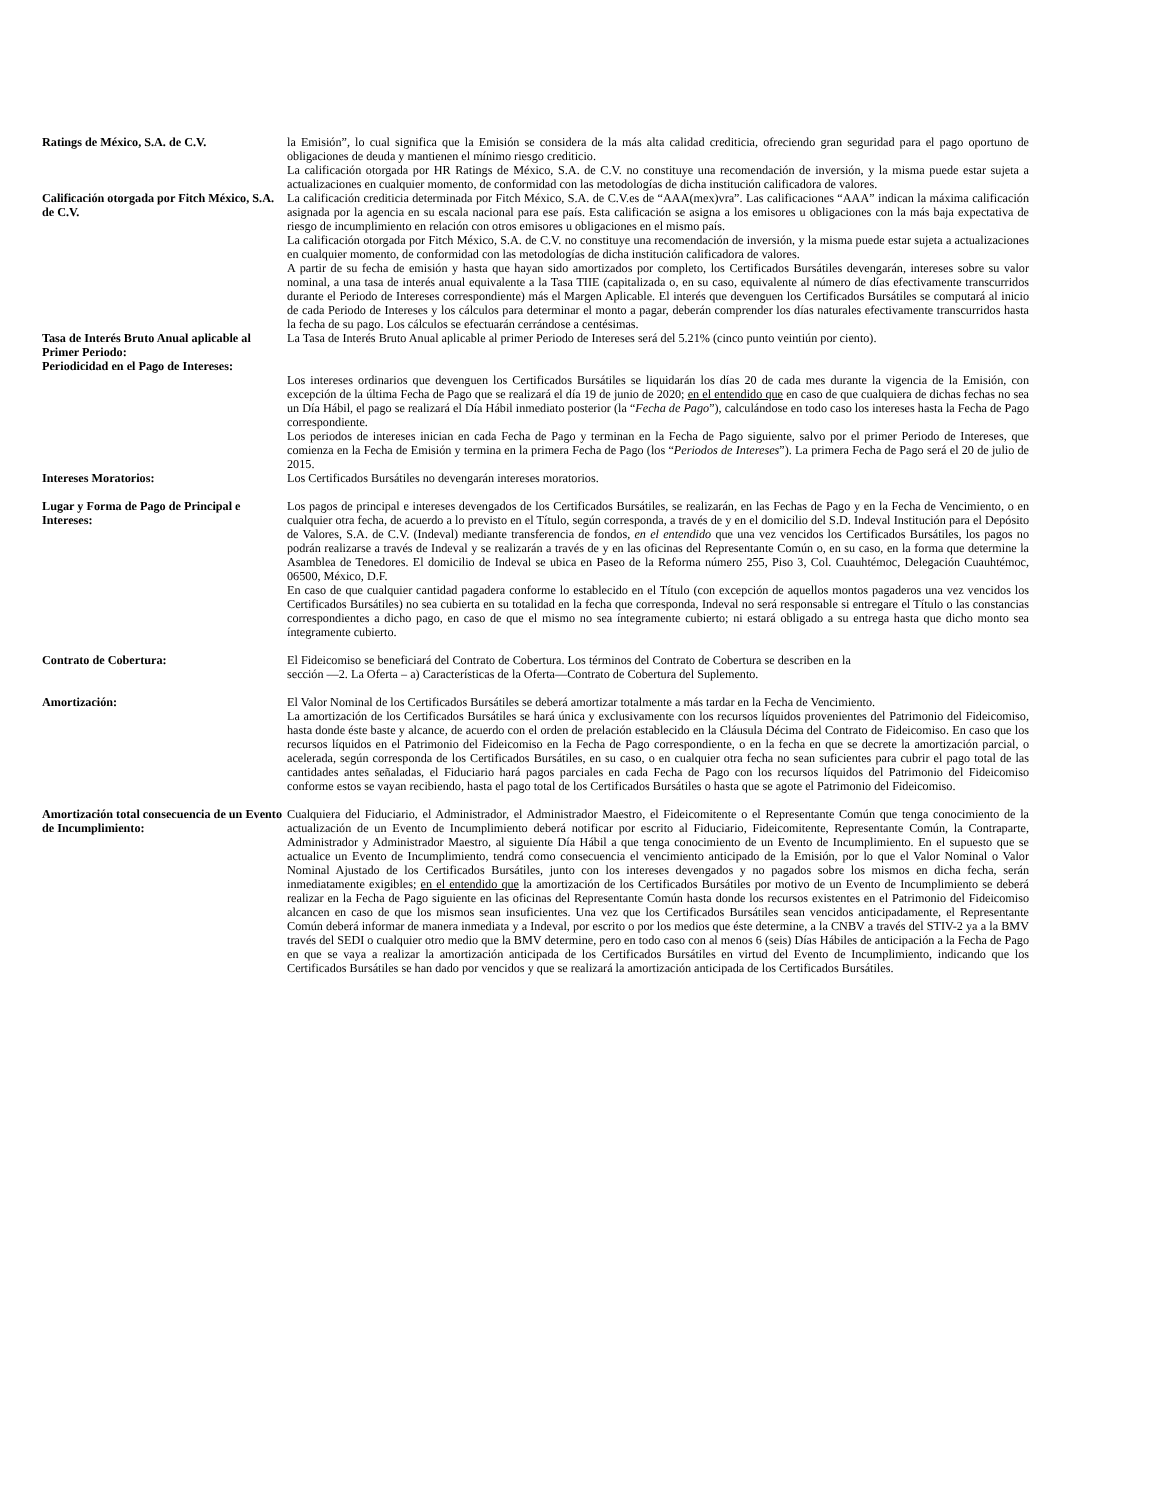Ratings de México, S.A. de C.V. la Emisión”, lo cual significa que la Emisión se considera de la más alta calidad crediticia, ofreciendo gran seguridad para el pago oportuno de obligaciones de deuda y mantienen el mínimo riesgo crediticio.
La calificación otorgada por HR Ratings de México, S.A. de C.V. no constituye una recomendación de inversión, y la misma puede estar sujeta a actualizaciones en cualquier momento, de conformidad con las metodologías de dicha institución calificadora de valores.
Calificación otorgada por Fitch México, S.A. de C.V.
La calificación crediticia determinada por Fitch México, S.A. de C.V.es de “AAA(mex)vra”. Las calificaciones “AAA” indican la máxima calificación asignada por la agencia en su escala nacional para ese país. Esta calificación se asigna a los emisores u obligaciones con la más baja expectativa de riesgo de incumplimiento en relación con otros emisores u obligaciones en el mismo país.
La calificación otorgada por Fitch México, S.A. de C.V. no constituye una recomendación de inversión, y la misma puede estar sujeta a actualizaciones en cualquier momento, de conformidad con las metodologías de dicha institución calificadora de valores.
A partir de su fecha de emisión y hasta que hayan sido amortizados por completo, los Certificados Bursátiles devengarán, intereses sobre su valor nominal, a una tasa de interés anual equivalente a la Tasa TIIE (capitalizada o, en su caso, equivalente al número de días efectivamente transcurridos durante el Periodo de Intereses correspondiente) más el Margen Aplicable. El interés que devenguen los Certificados Bursátiles se computará al inicio de cada Periodo de Intereses y los cálculos para determinar el monto a pagar, deberán comprender los días naturales efectivamente transcurridos hasta la fecha de su pago. Los cálculos se efectuarán cerrándose a centésimas.
Tasa de Interés Bruto Anual aplicable al Primer Periodo:
La Tasa de Interés Bruto Anual aplicable al primer Periodo de Intereses será del 5.21% (cinco punto veintiún por ciento).
Periodicidad en el Pago de Intereses:
Los intereses ordinarios que devenguen los Certificados Bursátiles se liquidarán los días 20 de cada mes durante la vigencia de la Emisión, con excepción de la última Fecha de Pago que se realizará el día 19 de junio de 2020; en el entendido que en caso de que cualquiera de dichas fechas no sea un Día Hábil, el pago se realizará el Día Hábil inmediato posterior (la “Fecha de Pago”), calculándose en todo caso los intereses hasta la Fecha de Pago correspondiente.
Los periodos de intereses inician en cada Fecha de Pago y terminan en la Fecha de Pago siguiente, salvo por el primer Periodo de Intereses, que comienza en la Fecha de Emisión y termina en la primera Fecha de Pago (los “Periodos de Intereses”). La primera Fecha de Pago será el 20 de julio de 2015.
Intereses Moratorios: Los Certificados Bursátiles no devengarán intereses moratorios.
Lugar y Forma de Pago de Principal e Intereses:
Los pagos de principal e intereses devengados de los Certificados Bursátiles, se realizarán, en las Fechas de Pago y en la Fecha de Vencimiento, o en cualquier otra fecha, de acuerdo a lo previsto en el Título, según corresponda, a través de y en el domicilio del S.D. Indeval Institución para el Depósito de Valores, S.A. de C.V. (Indeval) mediante transferencia de fondos, en el entendido que una vez vencidos los Certificados Bursátiles, los pagos no podrán realizarse a través de Indeval y se realizarán a través de y en las oficinas del Representante Común o, en su caso, en la forma que determine la Asamblea de Tenedores. El domicilio de Indeval se ubica en Paseo de la Reforma número 255, Piso 3, Col. Cuauhtémoc, Delegación Cuauhtémoc, 06500, México, D.F.
En caso de que cualquier cantidad pagadera conforme lo establecido en el Título (con excepción de aquellos montos pagaderos una vez vencidos los Certificados Bursátiles) no sea cubierta en su totalidad en la fecha que corresponda, Indeval no será responsable si entregare el Título o las constancias correspondientes a dicho pago, en caso de que el mismo no sea íntegramente cubierto; ni estará obligado a su entrega hasta que dicho monto sea íntegramente cubierto.
Contrato de Cobertura: El Fideicomiso se beneficiará del Contrato de Cobertura. Los términos del Contrato de Cobertura se describen en la
sección ―2. La Oferta – a) Características de la Oferta—Contrato de Cobertura del Suplemento.
Amortización: El Valor Nominal de los Certificados Bursátiles se deberá amortizar totalmente a más tardar en la Fecha de Vencimiento.
La amortización de los Certificados Bursátiles se hará única y exclusivamente con los recursos líquidos provenientes del Patrimonio del Fideicomiso, hasta donde éste baste y alcance, de acuerdo con el orden de prelación establecido en la Cláusula Décima del Contrato de Fideicomiso. En caso que los recursos líquidos en el Patrimonio del Fideicomiso en la Fecha de Pago correspondiente, o en la fecha en que se decrete la amortización parcial, o acelerada, según corresponda de los Certificados Bursátiles, en su caso, o en cualquier otra fecha no sean suficientes para cubrir el pago total de las cantidades antes señaladas, el Fiduciario hará pagos parciales en cada Fecha de Pago con los recursos líquidos del Patrimonio del Fideicomiso conforme estos se vayan recibiendo, hasta el pago total de los Certificados Bursátiles o hasta que se agote el Patrimonio del Fideicomiso.
Amortización total consecuencia de un Evento de Incumplimiento:
Cualquiera del Fiduciario, el Administrador, el Administrador Maestro, el Fideicomitente o el Representante Común que tenga conocimiento de la actualización de un Evento de Incumplimiento deberá notificar por escrito al Fiduciario, Fideicomitente, Representante Común, la Contraparte, Administrador y Administrador Maestro, al siguiente Día Hábil a que tenga conocimiento de un Evento de Incumplimiento. En el supuesto que se actualice un Evento de Incumplimiento, tendrá como consecuencia el vencimiento anticipado de la Emisión, por lo que el Valor Nominal o Valor Nominal Ajustado de los Certificados Bursátiles, junto con los intereses devengados y no pagados sobre los mismos en dicha fecha, serán inmediatamente exigibles; en el entendido que la amortización de los Certificados Bursátiles por motivo de un Evento de Incumplimiento se deberá realizar en la Fecha de Pago siguiente en las oficinas del Representante Común hasta donde los recursos existentes en el Patrimonio del Fideicomiso alcancen en caso de que los mismos sean insuficientes. Una vez que los Certificados Bursátiles sean vencidos anticipadamente, el Representante Común deberá informar de manera inmediata y a Indeval, por escrito o por los medios que éste determine, a la CNBV a través del STIV-2 ya a la BMV través del SEDI o cualquier otro medio que la BMV determine, pero en todo caso con al menos 6 (seis) Días Hábiles de anticipación a la Fecha de Pago en que se vaya a realizar la amortización anticipada de los Certificados Bursátiles en virtud del Evento de Incumplimiento, indicando que los Certificados Bursátiles se han dado por vencidos y que se realizará la amortización anticipada de los Certificados Bursátiles.